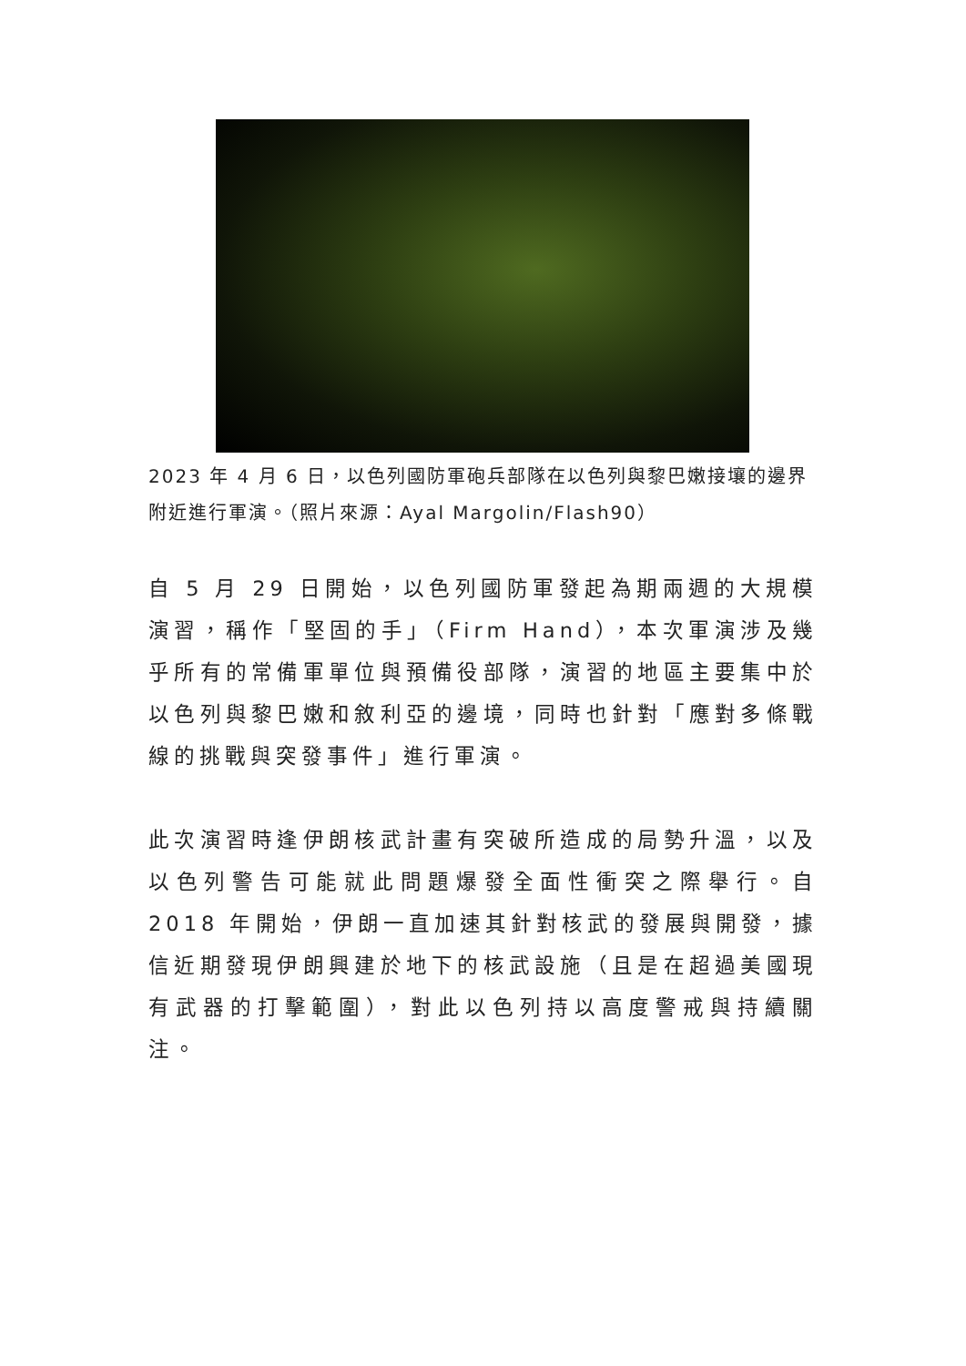2023 年 4 月 6 日，以色列國防軍砲兵部隊在以色列與黎巴嫩接壤的邊界附近進行軍演。（照片來源：Ayal Margolin/Flash90）
自 5 月 29 日開始，以色列國防軍發起為期兩週的大規模演習，稱作「堅固的手」（Firm Hand），本次軍演涉及幾乎所有的常備軍單位與預備役部隊，演習的地區主要集中於以色列與黎巴嫩和敘利亞的邊境，同時也針對「應對多條戰線的挑戰與突發事件」進行軍演。
此次演習時逢伊朗核武計畫有突破所造成的局勢升溫，以及以色列警告可能就此問題爆發全面性衝突之際舉行。自 2018 年開始，伊朗一直加速其針對核武的發展與開發，據信近期發現伊朗興建於地下的核武設施（且是在超過美國現有武器的打擊範圍），對此以色列持以高度警戒與持續關注。